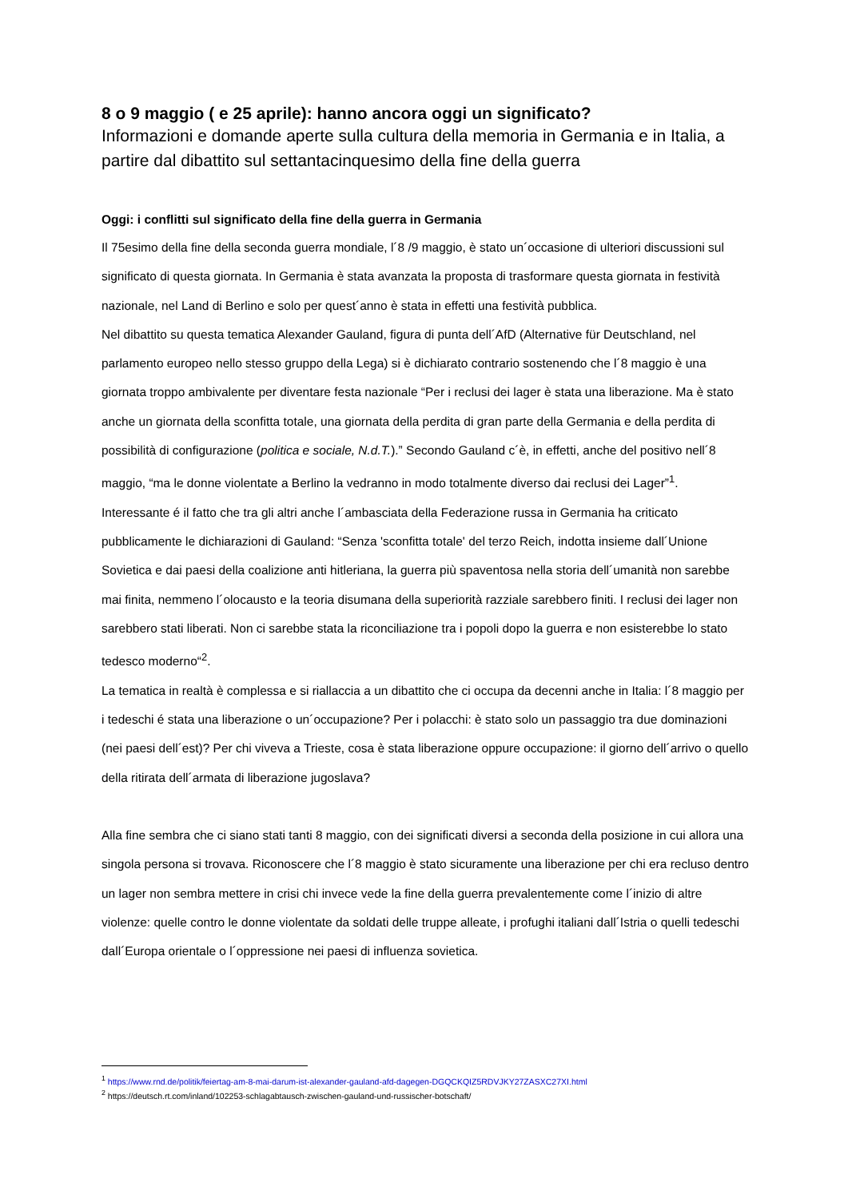8 o 9 maggio ( e 25 aprile): hanno ancora oggi un significato?
Informazioni e domande aperte sulla cultura della memoria in Germania e in Italia, a partire dal dibattito sul settantacinquesimo della fine della guerra
Oggi: i conflitti sul significato della fine della guerra in Germania
Il 75esimo della fine della seconda guerra mondiale, l´8 /9 maggio, è stato un´occasione di ulteriori discussioni sul significato di questa giornata. In Germania è stata avanzata la proposta di trasformare questa giornata in festività nazionale, nel Land di Berlino e solo per quest´anno è stata in effetti una festività pubblica.
Nel dibattito su questa tematica Alexander Gauland, figura di punta dell´AfD (Alternative für Deutschland, nel parlamento europeo nello stesso gruppo della Lega) si è dichiarato contrario sostenendo che l´8 maggio è una giornata troppo ambivalente per diventare festa nazionale “Per i reclusi dei lager è stata una liberazione. Ma è stato anche un giornata della sconfitta totale, una giornata della perdita di gran parte della Germania e della perdita di possibilità di configurazione (politica e sociale, N.d.T.).” Secondo Gauland c´è, in effetti, anche del positivo nell´8 maggio, “ma le donne violentate a Berlino la vedranno in modo totalmente diverso dai reclusi dei Lager”<sup>1</sup>.
Interessante é il fatto che tra gli altri anche l´ambasciata della Federazione russa in Germania ha criticato pubblicamente le dichiarazioni di Gauland: “Senza 'sconfitta totale' del terzo Reich, indotta insieme dall´Unione Sovietica e dai paesi della coalizione anti hitleriana, la guerra più spaventosa nella storia dell´umanità non sarebbe mai finita, nemmeno l´olocausto e la teoria disumana della superiorità razziale sarebbero finiti. I reclusi dei lager non sarebbero stati liberati. Non ci sarebbe stata la riconciliazione tra i popoli dopo la guerra e non esisterebbe lo stato tedesco moderno“<sup>2</sup>.
La tematica in realtà è complessa e si riallaccia a un dibattito che ci occupa da decenni anche in Italia: l´8 maggio per i tedeschi é stata una liberazione o un´occupazione? Per i polacchi: è stato solo un passaggio tra due dominazioni (nei paesi dell´est)? Per chi viveva a Trieste, cosa è stata liberazione oppure occupazione: il giorno dell´arrivo o quello della ritirata dell´armata di liberazione jugoslava?
Alla fine sembra che ci siano stati tanti 8 maggio, con dei significati diversi a seconda della posizione in cui allora una singola persona si trovava. Riconoscere che l´8 maggio è stato sicuramente una liberazione per chi era recluso dentro un lager non sembra mettere in crisi chi invece vede la fine della guerra prevalentemente come l´inizio di altre violenze: quelle contro le donne violentate da soldati delle truppe alleate, i profughi italiani dall´Istria o quelli tedeschi dall´Europa orientale o l´oppressione nei paesi di influenza sovietica.
<sup>1</sup> https://www.rnd.de/politik/feiertag-am-8-mai-darum-ist-alexander-gauland-afd-dagegen-DGQCKQIZ5RDVJKY27ZASXC27XI.html
<sup>2</sup> https://deutsch.rt.com/inland/102253-schlagabtausch-zwischen-gauland-und-russischer-botschaft/